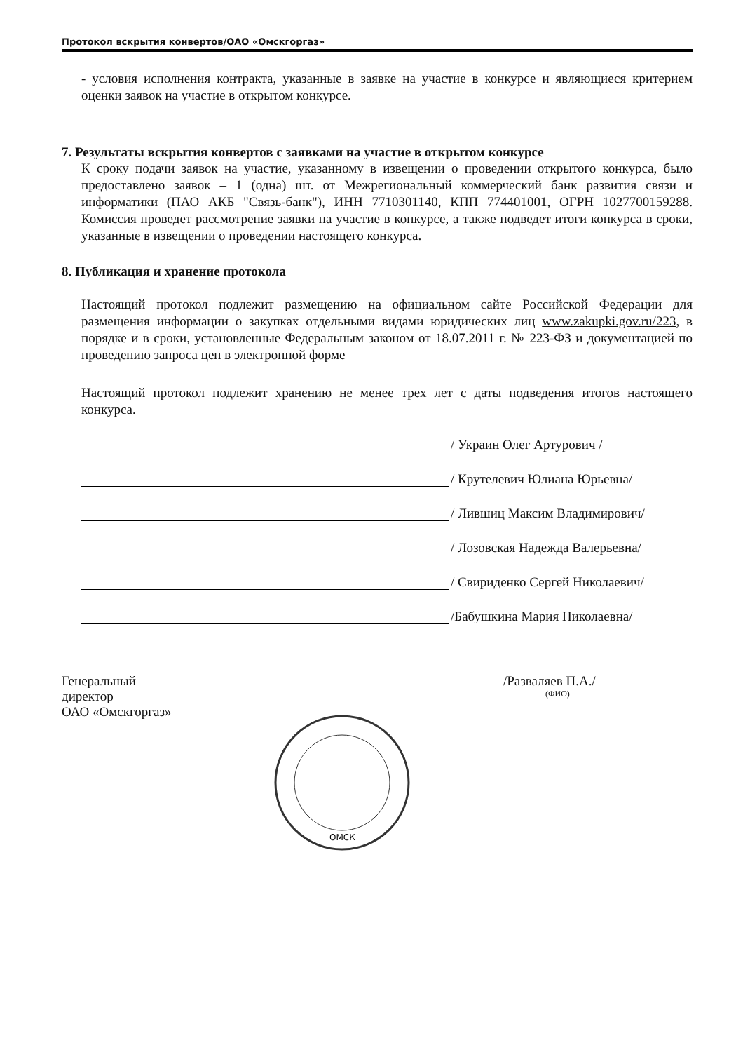Протокол вскрытия конвертов/ОАО «Омскгоргаз»
- условия исполнения контракта, указанные в заявке на участие в конкурсе и являющиеся критерием оценки заявок на участие в открытом конкурсе.
7. Результаты вскрытия конвертов с заявками на участие в открытом конкурсе
К сроку подачи заявок на участие, указанному в извещении о проведении открытого конкурса, было предоставлено заявок – 1 (одна) шт. от Межрегиональный коммерческий банк развития связи и информатики (ПАО АКБ "Связь-банк"), ИНН 7710301140, КПП 774401001, ОГРН 1027700159288. Комиссия проведет рассмотрение заявки на участие в конкурсе, а также подведет итоги конкурса в сроки, указанные в извещении о проведении настоящего конкурса.
8. Публикация и хранение протокола
Настоящий протокол подлежит размещению на официальном сайте Российской Федерации для размещения информации о закупках отдельными видами юридических лиц www.zakupki.gov.ru/223, в порядке и в сроки, установленные Федеральным законом от 18.07.2011 г. № 223-ФЗ и документацией по проведению запроса цен в электронной форме
Настоящий протокол подлежит хранению не менее трех лет с даты подведения итогов настоящего конкурса.
/ Украин Олег Артурович /
/ Крутелевич Юлиана Юрьевна/
/ Лившиц Максим Владимирович/
/ Лозовская Надежда Валерьевна/
/ Свириденко Сергей Николаевич/
/Бабушкина Мария Николаевна/
Генеральный
директор
ОАО «Омскгоргаз»
/Разваляев П.А./
(ФИО)
ОМСК